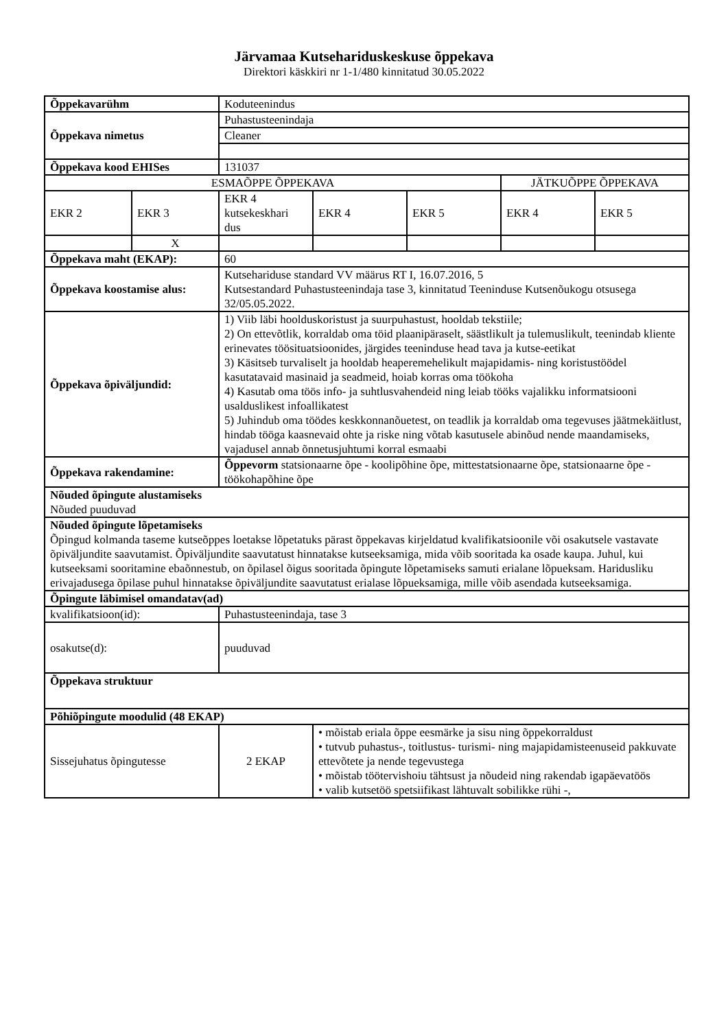Järvamaa Kutsehariduskeskuse õppekava
Direktori käskkiri nr 1-1/480 kinnitatud 30.05.2022
| Õppekavarühm | | Koduteenindus | | | | |
| Õppekava nimetus | | Puhastusteenindaja | | | | |
| | | Cleaner | | | | |
| Õppekava kood EHISes | | 131037 | | | | |
| ESMAÕPPE ÕPPEKAVA | | | | | JÄTKUÕPPE ÕPPEKAVA | |
| EKR 2 | EKR 3 | EKR 4 kutsekeskhari dus | EKR 4 | EKR 5 | EKR 4 | EKR 5 |
| | X | | | | | |
| Õppekava maht (EKAP): | | 60 | | | | |
| Õppekava koostamise alus: | | Kutsehariduse standard VV määrus RT I, 16.07.2016, 5 Kutsestandard Puhastusteenindaja tase 3, kinnitatud Teeninduse Kutsenõukogu otsusega 32/05.05.2022. | | | | |
| Õppekava õpiväljundid: | | 1) Viib läbi hoolduskoristust ja suurpuhastust, hooldab tekstiile; 2) On ettevõtlik, korraldab oma töid plaanipäraselt, säästlikult ja tulemuslikult, teenindab kliente erinevates töösituatsioonides, järgides teeninduse head tava ja kutse-eetikat 3) Käsitseb turvaliselt ja hooldab heaperemehelikult majapidamis- ning koristustöödel kasutatavaid masinaid ja seadmeid, hoiab korras oma töökoha 4) Kasutab oma töös info- ja suhtlusvahendeid ning leiab tööks vajalikku informatsiooni usalduslikest infoallikatest 5) Juhindub oma töödes keskkonnanõuetest, on teadlik ja korraldab oma tegevuses jäätmekäitlust, hindab tööga kaasnevaid ohte ja riske ning võtab kasutusele abinõud nende maandamiseks, vajadusel annab õnnetusjuhtumi korral esmaabi | | | | |
| Õppekava rakendamine: | | Õppevorm statsionaarne õpe - koolipõhine õpe, mittestatsionaarne õpe, statsionaarne õpe - töökohapõhine õpe | | | | |
| Nõuded õpingute alustamiseks Nõuded puuduvad | | | | | | |
| Nõuded õpingute lõpetamiseks Õpingud kolmanda taseme kutseõppes loetakse lõpetatuks pärast õppekavas kirjeldatud kvalifikatsioonile või osakutsele vastavate õpiväljundite saavutamist. Õpiväljundite saavutatust hinnatakse kutseeksamiga, mida võib sooritada ka osade kaupa. Juhul, kui kutseeksami sooritamine ebaõnnestub, on õpilasel õigus sooritada õpingute lõpetamiseks samuti erialane lõpueksam. Haridusliku erivajadusega õpilase puhul hinnatakse õpiväljundite saavutatust erialase lõpueksamiga, mille võib asendada kutseeksamiga. | | | | | | |
| Õpingute läbimisel omandatav(ad) | | | | | | |
| kvalifikatsioon(id): | | Puhastusteenindaja, tase 3 | | | | |
| osakutse(d): | | puuduvad | | | | |
| Õppekava struktuur | | | | | | |
| Põhiõpingute moodulid (48 EKAP) | | | | | | |
| Sissejuhatus õpingutesse | | 2 EKAP | • mõistab eriala õppe eesmärke ja sisu ning õppekorraldust • tutvub puhastus-, toitlustus- turismi- ning majapidamisteenuseid pakkuvate ettevõtete ja nende tegevustega • mõistab töötervishoiu tähtsust ja nõudeid ning rakendab igapäevatöös • valib kutsetöö spetsiifikast lähtuvalt sobilikke rühi -, | | | |